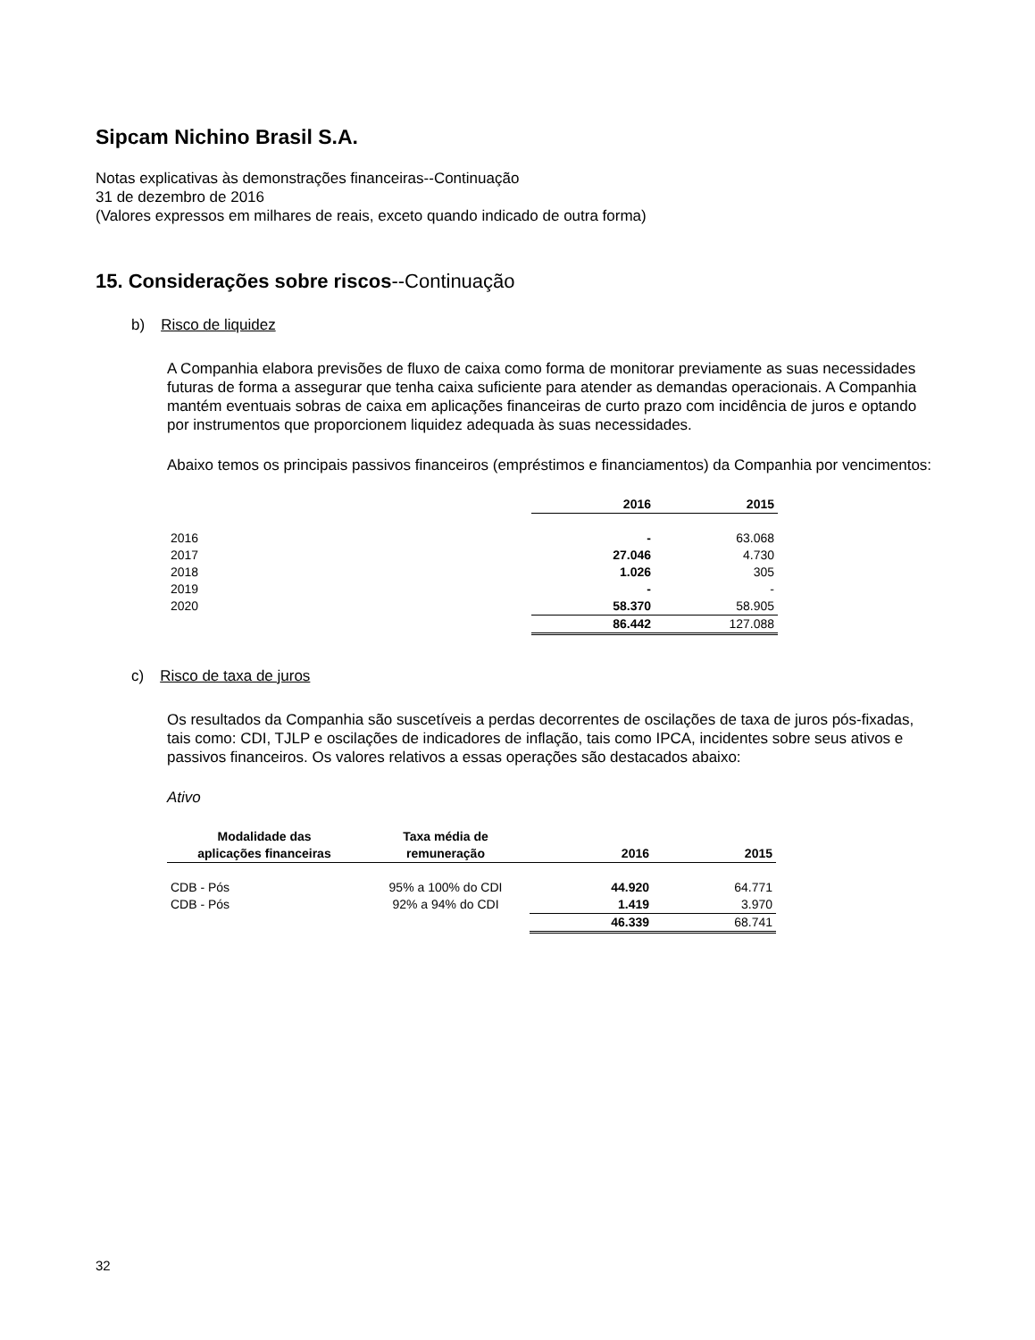Sipcam Nichino Brasil S.A.
Notas explicativas às demonstrações financeiras--Continuação
31 de dezembro de 2016
(Valores expressos em milhares de reais, exceto quando indicado de outra forma)
15. Considerações sobre riscos--Continuação
b) Risco de liquidez
A Companhia elabora previsões de fluxo de caixa como forma de monitorar previamente as suas necessidades futuras de forma a assegurar que tenha caixa suficiente para atender as demandas operacionais. A Companhia mantém eventuais sobras de caixa em aplicações financeiras de curto prazo com incidência de juros e optando por instrumentos que proporcionem liquidez adequada às suas necessidades.
Abaixo temos os principais passivos financeiros (empréstimos e financiamentos) da Companhia por vencimentos:
| | 2016 | 2015 |
| 2016 | - | 63.068 |
| 2017 | 27.046 | 4.730 |
| 2018 | 1.026 | 305 |
| 2019 | - | - |
| 2020 | 58.370 | 58.905 |
| | 86.442 | 127.088 |
c) Risco de taxa de juros
Os resultados da Companhia são suscetíveis a perdas decorrentes de oscilações de taxa de juros pós-fixadas, tais como: CDI, TJLP e oscilações de indicadores de inflação, tais como IPCA, incidentes sobre seus ativos e passivos financeiros. Os valores relativos a essas operações são destacados abaixo:
Ativo
| Modalidade das aplicações financeiras | Taxa média de remuneração | 2016 | 2015 |
| --- | --- | --- | --- |
| CDB - Pós | 95% a 100% do CDI | 44.920 | 64.771 |
| CDB - Pós | 92% a 94% do CDI | 1.419 | 3.970 |
| | | 46.339 | 68.741 |
32